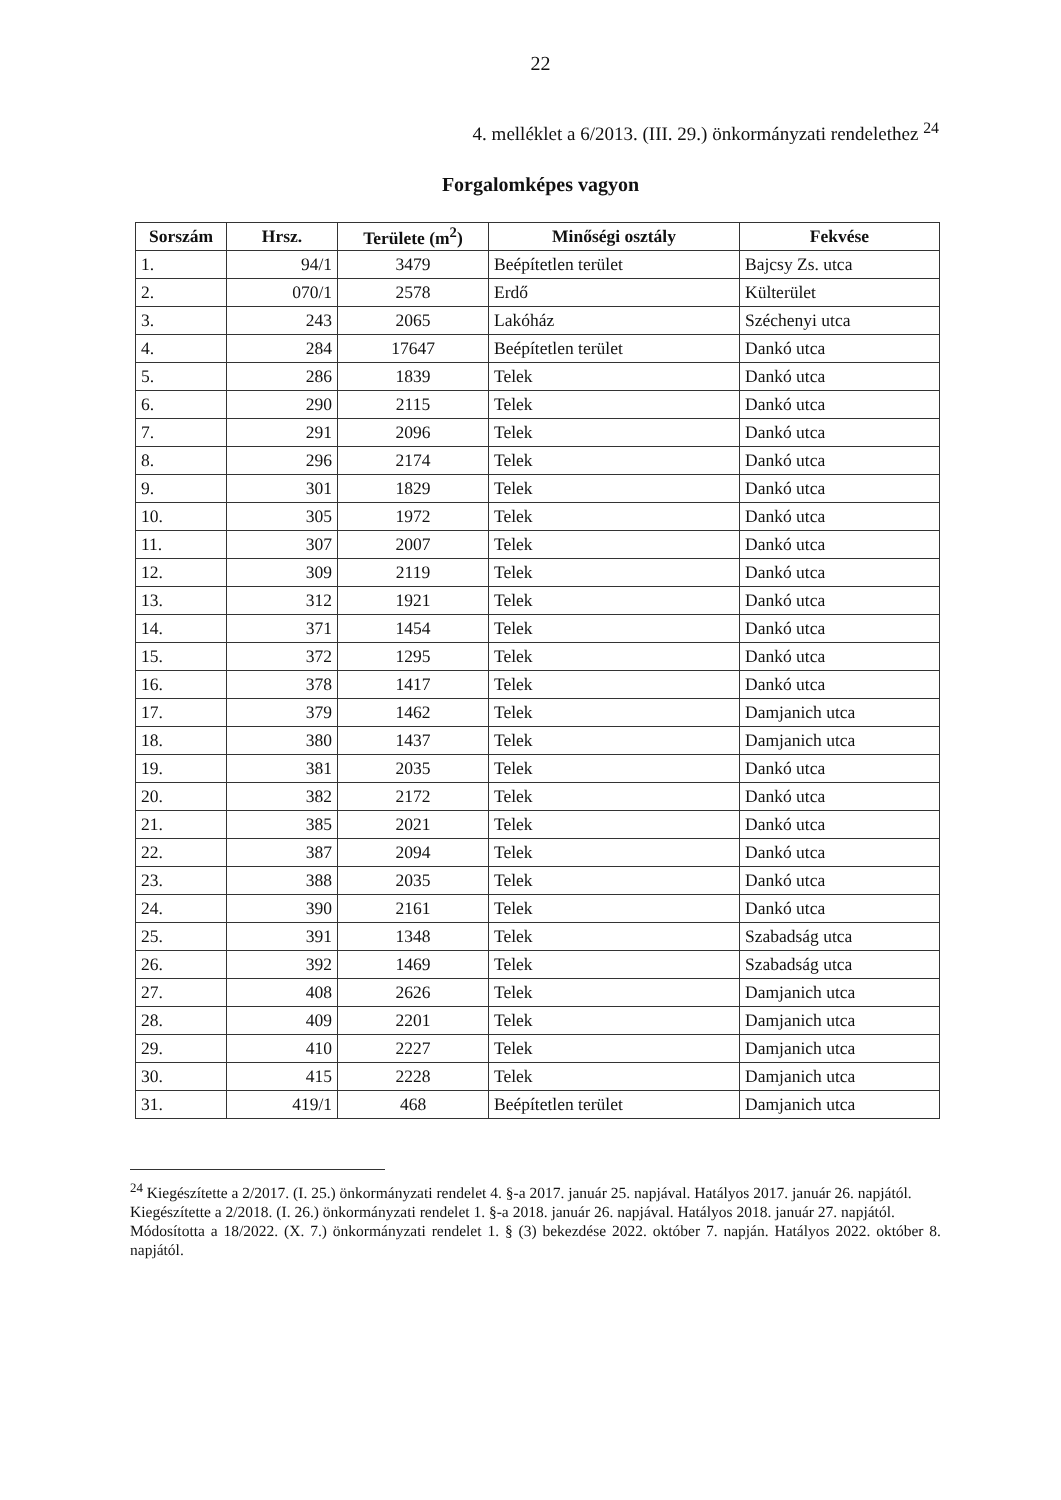22
4. melléklet a 6/2013. (III. 29.) önkormányzati rendelethez <sup>24</sup>
Forgalomképes vagyon
| Sorszám | Hrsz. | Területe (m<sup>2</sup>) | Minőségi osztály | Fekvése |
| --- | --- | --- | --- | --- |
| 1. | 94/1 | 3479 | Beépítetlen terület | Bajcsy Zs. utca |
| 2. | 070/1 | 2578 | Erdő | Külterület |
| 3. | 243 | 2065 | Lakóház | Széchenyi utca |
| 4. | 284 | 17647 | Beépítetlen terület | Dankó utca |
| 5. | 286 | 1839 | Telek | Dankó utca |
| 6. | 290 | 2115 | Telek | Dankó utca |
| 7. | 291 | 2096 | Telek | Dankó utca |
| 8. | 296 | 2174 | Telek | Dankó utca |
| 9. | 301 | 1829 | Telek | Dankó utca |
| 10. | 305 | 1972 | Telek | Dankó utca |
| 11. | 307 | 2007 | Telek | Dankó utca |
| 12. | 309 | 2119 | Telek | Dankó utca |
| 13. | 312 | 1921 | Telek | Dankó utca |
| 14. | 371 | 1454 | Telek | Dankó utca |
| 15. | 372 | 1295 | Telek | Dankó utca |
| 16. | 378 | 1417 | Telek | Dankó utca |
| 17. | 379 | 1462 | Telek | Damjanich utca |
| 18. | 380 | 1437 | Telek | Damjanich utca |
| 19. | 381 | 2035 | Telek | Dankó utca |
| 20. | 382 | 2172 | Telek | Dankó utca |
| 21. | 385 | 2021 | Telek | Dankó utca |
| 22. | 387 | 2094 | Telek | Dankó utca |
| 23. | 388 | 2035 | Telek | Dankó utca |
| 24. | 390 | 2161 | Telek | Dankó utca |
| 25. | 391 | 1348 | Telek | Szabadság utca |
| 26. | 392 | 1469 | Telek | Szabadság utca |
| 27. | 408 | 2626 | Telek | Damjanich utca |
| 28. | 409 | 2201 | Telek | Damjanich utca |
| 29. | 410 | 2227 | Telek | Damjanich utca |
| 30. | 415 | 2228 | Telek | Damjanich utca |
| 31. | 419/1 | 468 | Beépítetlen terület | Damjanich utca |
<sup>24</sup> Kiegészítette a 2/2017. (I. 25.) önkormányzati rendelet 4. §-a 2017. január 25. napjával. Hatályos 2017. január 26. napjától.
Kiegészítette a 2/2018. (I. 26.) önkormányzati rendelet 1. §-a 2018. január 26. napjával. Hatályos 2018. január 27. napjától.
Módosította a 18/2022. (X. 7.) önkormányzati rendelet 1. § (3) bekezdése 2022. október 7. napján. Hatályos 2022. október 8. napjától.